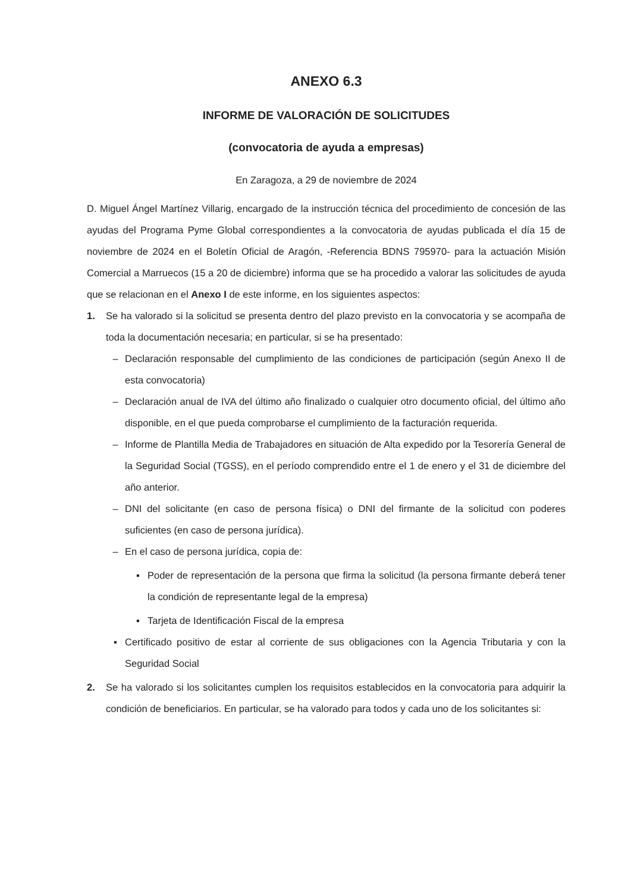ANEXO 6.3
INFORME DE VALORACIÓN DE SOLICITUDES
(convocatoria de ayuda a empresas)
En Zaragoza, a 29 de noviembre de 2024
D. Miguel Ángel Martínez Villarig, encargado de la instrucción técnica del procedimiento de concesión de las ayudas del Programa Pyme Global correspondientes a la convocatoria de ayudas publicada el día 15 de noviembre de 2024 en el Boletín Oficial de Aragón, -Referencia BDNS 795970- para la actuación Misión Comercial a Marruecos (15 a 20 de diciembre) informa que se ha procedido a valorar las solicitudes de ayuda que se relacionan en el Anexo I de este informe, en los siguientes aspectos:
1. Se ha valorado si la solicitud se presenta dentro del plazo previsto en la convocatoria y se acompaña de toda la documentación necesaria; en particular, si se ha presentado:
– Declaración responsable del cumplimiento de las condiciones de participación (según Anexo II de esta convocatoria)
– Declaración anual de IVA del último año finalizado o cualquier otro documento oficial, del último año disponible, en el que pueda comprobarse el cumplimiento de la facturación requerida.
– Informe de Plantilla Media de Trabajadores en situación de Alta expedido por la Tesorería General de la Seguridad Social (TGSS), en el período comprendido entre el 1 de enero y el 31 de diciembre del año anterior.
– DNI del solicitante (en caso de persona física) o DNI del firmante de la solicitud con poderes suficientes (en caso de persona jurídica).
– En el caso de persona jurídica, copia de:
▪ Poder de representación de la persona que firma la solicitud (la persona firmante deberá tener la condición de representante legal de la empresa)
▪ Tarjeta de Identificación Fiscal de la empresa
▪ Certificado positivo de estar al corriente de sus obligaciones con la Agencia Tributaria y con la Seguridad Social
2. Se ha valorado si los solicitantes cumplen los requisitos establecidos en la convocatoria para adquirir la condición de beneficiarios. En particular, se ha valorado para todos y cada uno de los solicitantes si: